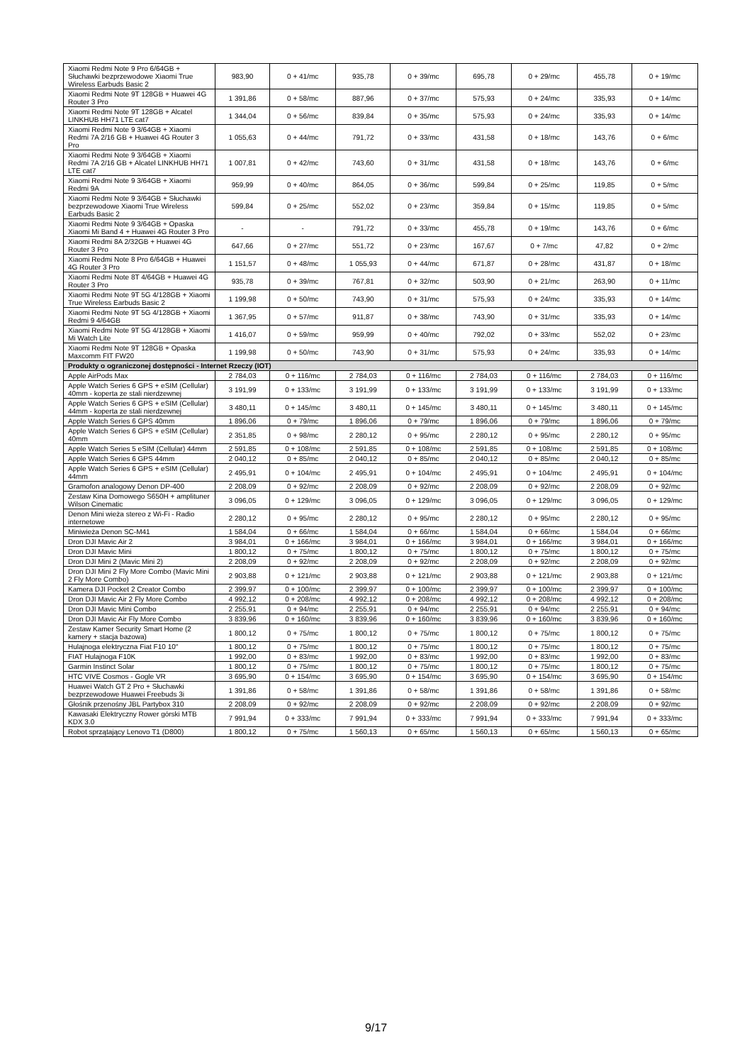| Xiaomi Redmi Note 9 Pro 6/64GB + Słuchawki bezprzewodowe Xiaomi True Wireless Earbuds Basic 2 | 983,90 | 0 + 41/mc | 935,78 | 0 + 39/mc | 695,78 | 0 + 29/mc | 455,78 | 0 + 19/mc |
| Xiaomi Redmi Note 9T 128GB + Huawei 4G Router 3 Pro | 1 391,86 | 0 + 58/mc | 887,96 | 0 + 37/mc | 575,93 | 0 + 24/mc | 335,93 | 0 + 14/mc |
| Xiaomi Redmi Note 9T 128GB + Alcatel LINKHUB HH71 LTE cat7 | 1 344,04 | 0 + 56/mc | 839,84 | 0 + 35/mc | 575,93 | 0 + 24/mc | 335,93 | 0 + 14/mc |
| Xiaomi Redmi Note 9 3/64GB + Xiaomi Redmi 7A 2/16 GB + Huawei 4G Router 3 Pro | 1 055,63 | 0 + 44/mc | 791,72 | 0 + 33/mc | 431,58 | 0 + 18/mc | 143,76 | 0 + 6/mc |
| Xiaomi Redmi Note 9 3/64GB + Xiaomi Redmi 7A 2/16 GB + Alcatel LINKHUB HH71 LTE cat7 | 1 007,81 | 0 + 42/mc | 743,60 | 0 + 31/mc | 431,58 | 0 + 18/mc | 143,76 | 0 + 6/mc |
| Xiaomi Redmi Note 9 3/64GB + Xiaomi Redmi 9A | 959,99 | 0 + 40/mc | 864,05 | 0 + 36/mc | 599,84 | 0 + 25/mc | 119,85 | 0 + 5/mc |
| Xiaomi Redmi Note 9 3/64GB + Słuchawki bezprzewodowe Xiaomi True Wireless Earbuds Basic 2 | 599,84 | 0 + 25/mc | 552,02 | 0 + 23/mc | 359,84 | 0 + 15/mc | 119,85 | 0 + 5/mc |
| Xiaomi Redmi Note 9 3/64GB + Opaska Xiaomi Mi Band 4 + Huawei 4G Router 3 Pro | - | - | 791,72 | 0 + 33/mc | 455,78 | 0 + 19/mc | 143,76 | 0 + 6/mc |
| Xiaomi Redmi 8A 2/32GB + Huawei 4G Router 3 Pro | 647,66 | 0 + 27/mc | 551,72 | 0 + 23/mc | 167,67 | 0 + 7/mc | 47,82 | 0 + 2/mc |
| Xiaomi Redmi Note 8 Pro 6/64GB + Huawei 4G Router 3 Pro | 1 151,57 | 0 + 48/mc | 1 055,93 | 0 + 44/mc | 671,87 | 0 + 28/mc | 431,87 | 0 + 18/mc |
| Xiaomi Redmi Note 8T 4/64GB + Huawei 4G Router 3 Pro | 935,78 | 0 + 39/mc | 767,81 | 0 + 32/mc | 503,90 | 0 + 21/mc | 263,90 | 0 + 11/mc |
| Xiaomi Redmi Note 9T 5G 4/128GB + Xiaomi True Wireless Earbuds Basic 2 | 1 199,98 | 0 + 50/mc | 743,90 | 0 + 31/mc | 575,93 | 0 + 24/mc | 335,93 | 0 + 14/mc |
| Xiaomi Redmi Note 9T 5G 4/128GB + Xiaomi Redmi 9 4/64GB | 1 367,95 | 0 + 57/mc | 911,87 | 0 + 38/mc | 743,90 | 0 + 31/mc | 335,93 | 0 + 14/mc |
| Xiaomi Redmi Note 9T 5G 4/128GB + Xiaomi Mi Watch Lite | 1 416,07 | 0 + 59/mc | 959,99 | 0 + 40/mc | 792,02 | 0 + 33/mc | 552,02 | 0 + 23/mc |
| Xiaomi Redmi Note 9T 128GB + Opaska Maxcomm FIT FW20 | 1 199,98 | 0 + 50/mc | 743,90 | 0 + 31/mc | 575,93 | 0 + 24/mc | 335,93 | 0 + 14/mc |
| Produkty o ograniczonej dostępności - Internet Rzeczy (IOT) | | | | | | | | |
| Apple AirPods Max | 2 784,03 | 0 + 116/mc | 2 784,03 | 0 + 116/mc | 2 784,03 | 0 + 116/mc | 2 784,03 | 0 + 116/mc |
| Apple Watch Series 6 GPS + eSIM (Cellular) 40mm - koperta ze stali nierdzewnej | 3 191,99 | 0 + 133/mc | 3 191,99 | 0 + 133/mc | 3 191,99 | 0 + 133/mc | 3 191,99 | 0 + 133/mc |
| Apple Watch Series 6 GPS + eSIM (Cellular) 44mm - koperta ze stali nierdzewnej | 3 480,11 | 0 + 145/mc | 3 480,11 | 0 + 145/mc | 3 480,11 | 0 + 145/mc | 3 480,11 | 0 + 145/mc |
| Apple Watch Series 6 GPS 40mm | 1 896,06 | 0 + 79/mc | 1 896,06 | 0 + 79/mc | 1 896,06 | 0 + 79/mc | 1 896,06 | 0 + 79/mc |
| Apple Watch Series 6 GPS + eSIM (Cellular) 40mm | 2 351,85 | 0 + 98/mc | 2 280,12 | 0 + 95/mc | 2 280,12 | 0 + 95/mc | 2 280,12 | 0 + 95/mc |
| Apple Watch Series 5 eSIM (Cellular) 44mm | 2 591,85 | 0 + 108/mc | 2 591,85 | 0 + 108/mc | 2 591,85 | 0 + 108/mc | 2 591,85 | 0 + 108/mc |
| Apple Watch Series 6 GPS 44mm | 2 040,12 | 0 + 85/mc | 2 040,12 | 0 + 85/mc | 2 040,12 | 0 + 85/mc | 2 040,12 | 0 + 85/mc |
| Apple Watch Series 6 GPS + eSIM (Cellular) 44mm | 2 495,91 | 0 + 104/mc | 2 495,91 | 0 + 104/mc | 2 495,91 | 0 + 104/mc | 2 495,91 | 0 + 104/mc |
| Gramofon analogowy Denon DP-400 | 2 208,09 | 0 + 92/mc | 2 208,09 | 0 + 92/mc | 2 208,09 | 0 + 92/mc | 2 208,09 | 0 + 92/mc |
| Zestaw Kina Domowego S650H + amplituner Wilson Cinematic | 3 096,05 | 0 + 129/mc | 3 096,05 | 0 + 129/mc | 3 096,05 | 0 + 129/mc | 3 096,05 | 0 + 129/mc |
| Denon Mini wieża stereo z Wi-Fi - Radio internetowe | 2 280,12 | 0 + 95/mc | 2 280,12 | 0 + 95/mc | 2 280,12 | 0 + 95/mc | 2 280,12 | 0 + 95/mc |
| Miniwieża Denon SC-M41 | 1 584,04 | 0 + 66/mc | 1 584,04 | 0 + 66/mc | 1 584,04 | 0 + 66/mc | 1 584,04 | 0 + 66/mc |
| Dron DJI Mavic Air 2 | 3 984,01 | 0 + 166/mc | 3 984,01 | 0 + 166/mc | 3 984,01 | 0 + 166/mc | 3 984,01 | 0 + 166/mc |
| Dron DJI Mavic Mini | 1 800,12 | 0 + 75/mc | 1 800,12 | 0 + 75/mc | 1 800,12 | 0 + 75/mc | 1 800,12 | 0 + 75/mc |
| Dron DJI Mini 2 (Mavic Mini 2) | 2 208,09 | 0 + 92/mc | 2 208,09 | 0 + 92/mc | 2 208,09 | 0 + 92/mc | 2 208,09 | 0 + 92/mc |
| Dron DJI Mini 2 Fly More Combo (Mavic Mini 2 Fly More Combo) | 2 903,88 | 0 + 121/mc | 2 903,88 | 0 + 121/mc | 2 903,88 | 0 + 121/mc | 2 903,88 | 0 + 121/mc |
| Kamera DJI Pocket 2 Creator Combo | 2 399,97 | 0 + 100/mc | 2 399,97 | 0 + 100/mc | 2 399,97 | 0 + 100/mc | 2 399,97 | 0 + 100/mc |
| Dron DJI Mavic Air 2 Fly More Combo | 4 992,12 | 0 + 208/mc | 4 992,12 | 0 + 208/mc | 4 992,12 | 0 + 208/mc | 4 992,12 | 0 + 208/mc |
| Dron DJI Mavic Mini Combo | 2 255,91 | 0 + 94/mc | 2 255,91 | 0 + 94/mc | 2 255,91 | 0 + 94/mc | 2 255,91 | 0 + 94/mc |
| Dron DJI Mavic Air Fly More Combo | 3 839,96 | 0 + 160/mc | 3 839,96 | 0 + 160/mc | 3 839,96 | 0 + 160/mc | 3 839,96 | 0 + 160/mc |
| Zestaw Kamer Security Smart Home (2 kamery + stacja bazowa) | 1 800,12 | 0 + 75/mc | 1 800,12 | 0 + 75/mc | 1 800,12 | 0 + 75/mc | 1 800,12 | 0 + 75/mc |
| Hulajnoga elektryczna Fiat F10 10″ | 1 800,12 | 0 + 75/mc | 1 800,12 | 0 + 75/mc | 1 800,12 | 0 + 75/mc | 1 800,12 | 0 + 75/mc |
| FIAT Hulajnoga F10K | 1 992,00 | 0 + 83/mc | 1 992,00 | 0 + 83/mc | 1 992,00 | 0 + 83/mc | 1 992,00 | 0 + 83/mc |
| Garmin Instinct Solar | 1 800,12 | 0 + 75/mc | 1 800,12 | 0 + 75/mc | 1 800,12 | 0 + 75/mc | 1 800,12 | 0 + 75/mc |
| HTC VIVE Cosmos - Gogle VR | 3 695,90 | 0 + 154/mc | 3 695,90 | 0 + 154/mc | 3 695,90 | 0 + 154/mc | 3 695,90 | 0 + 154/mc |
| Huawei Watch GT 2 Pro + Słuchawki bezprzewodowe Huawei Freebuds 3i | 1 391,86 | 0 + 58/mc | 1 391,86 | 0 + 58/mc | 1 391,86 | 0 + 58/mc | 1 391,86 | 0 + 58/mc |
| Głośnik przenośny JBL Partybox 310 | 2 208,09 | 0 + 92/mc | 2 208,09 | 0 + 92/mc | 2 208,09 | 0 + 92/mc | 2 208,09 | 0 + 92/mc |
| Kawasaki Elektryczny Rower górski MTB KDX 3.0 | 7 991,94 | 0 + 333/mc | 7 991,94 | 0 + 333/mc | 7 991,94 | 0 + 333/mc | 7 991,94 | 0 + 333/mc |
| Robot sprzątający Lenovo T1 (D800) | 1 800,12 | 0 + 75/mc | 1 560,13 | 0 + 65/mc | 1 560,13 | 0 + 65/mc | 1 560,13 | 0 + 65/mc |
9/17